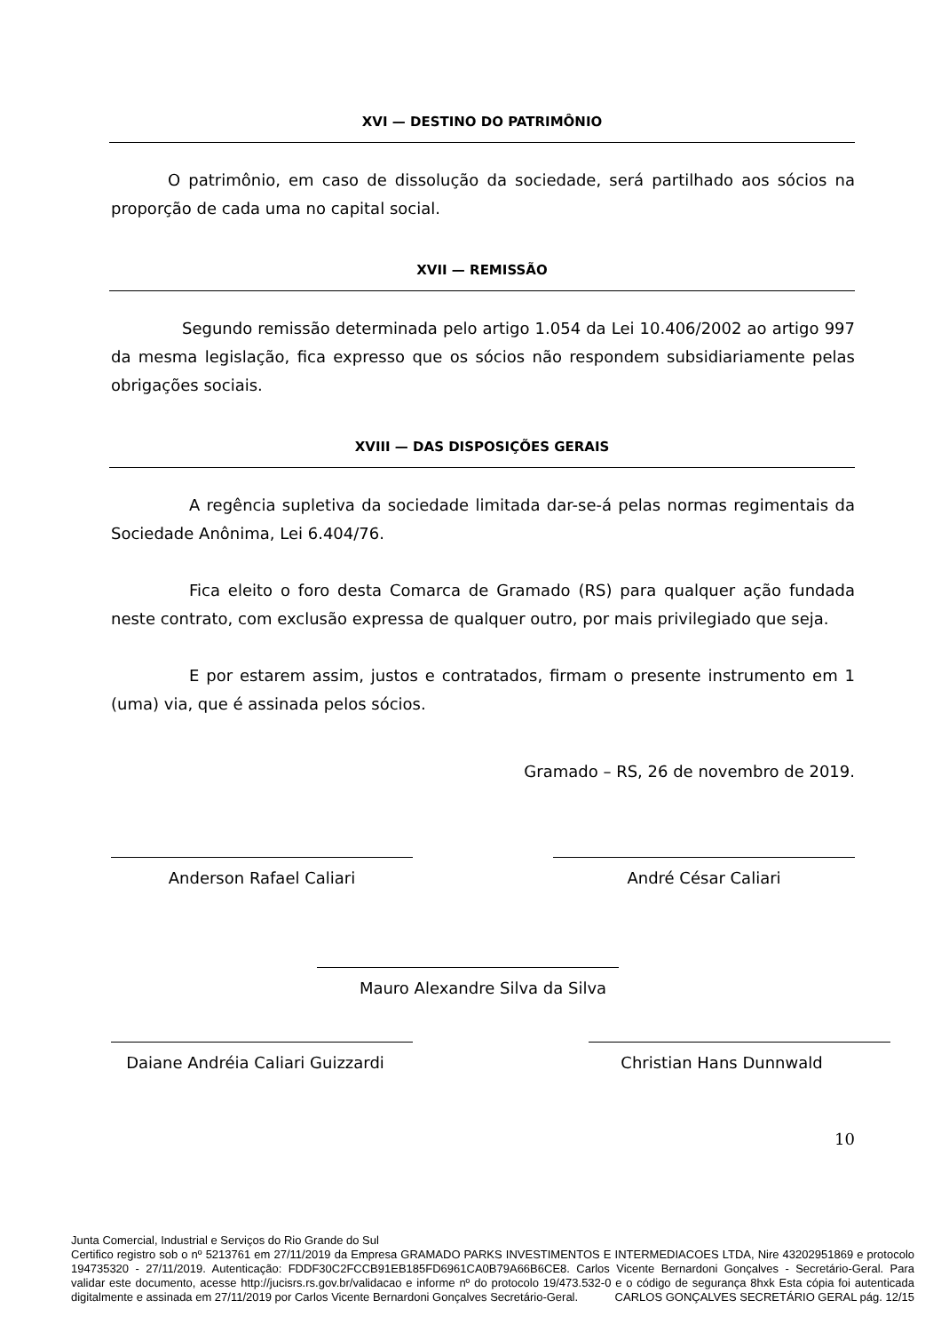XVI — DESTINO DO PATRIMÔNIO
O patrimônio, em caso de dissolução da sociedade, será partilhado aos sócios na proporção de cada uma no capital social.
XVII — REMISSÃO
Segundo remissão determinada pelo artigo 1.054 da Lei 10.406/2002 ao artigo 997 da mesma legislação, fica expresso que os sócios não respondem subsidiariamente pelas obrigações sociais.
XVIII — DAS DISPOSIÇÕES GERAIS
A regência supletiva da sociedade limitada dar-se-á pelas normas regimentais da Sociedade Anônima, Lei 6.404/76.
Fica eleito o foro desta Comarca de Gramado (RS) para qualquer ação fundada neste contrato, com exclusão expressa de qualquer outro, por mais privilegiado que seja.
E por estarem assim, justos e contratados, firmam o presente instrumento em 1 (uma) via, que é assinada pelos sócios.
Gramado – RS, 26 de novembro de 2019.
Anderson Rafael Caliari André César Caliari
Mauro Alexandre Silva da Silva
Daiane Andréia Caliari Guizzardi
Christian Hans Dunnwald
10
Junta Comercial, Industrial e Serviços do Rio Grande do Sul
Certifico registro sob o nº 5213761 em 27/11/2019 da Empresa GRAMADO PARKS INVESTIMENTOS E INTERMEDIACOES LTDA, Nire 43202951869 e protocolo 194735320 - 27/11/2019. Autenticação: FDDF30C2FCCB91EB185FD6961CA0B79A66B6CE8. Carlos Vicente Bernardoni Gonçalves - Secretário-Geral. Para validar este documento, acesse http://jucisrs.rs.gov.br/validacao e informe nº do protocolo 19/473.532-0 e o código de segurança 8hxk Esta cópia foi autenticada digitalmente e assinada em 27/11/2019 por Carlos Vicente Bernardoni Gonçalves Secretário-Geral. CARLOS GONÇALVES SECRETÁRIO GERAL pág. 12/15